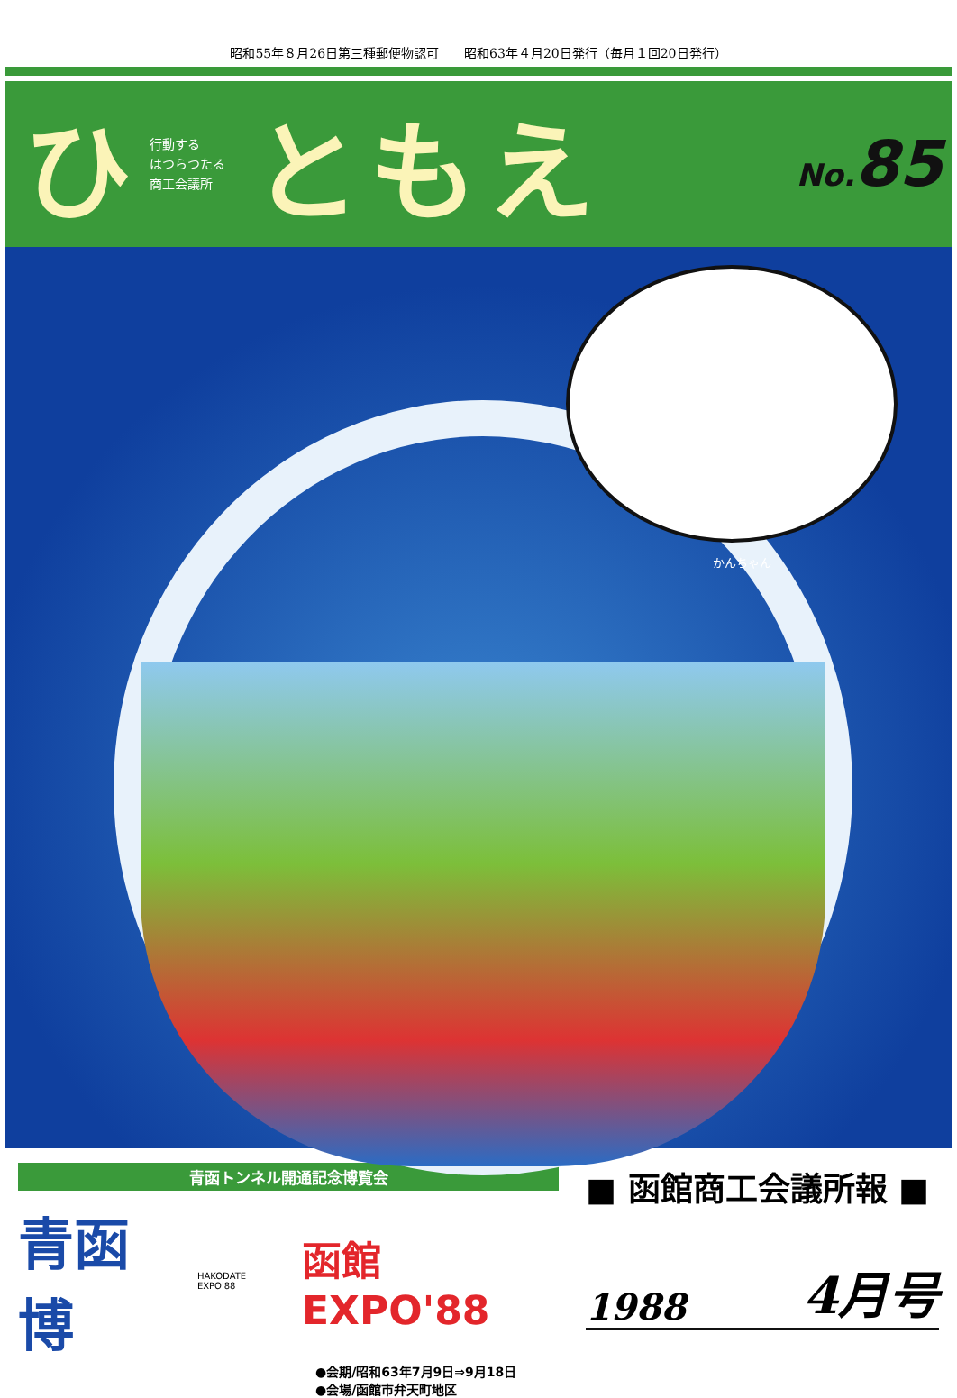昭和55年８月26日第三種郵便物認可　　昭和63年４月20日発行（毎月１回20日発行）
ひ
行動する
はつらつたる
商工会議所
ともえ
No. 85
かんちゃん
青函トンネル開通記念博覧会
青函博 HAKODATE EXPO'88 函館EXPO'88
●会期/昭和63年7月9日⇒9月18日
●会場/函館市弁天町地区
■ 函館商工会議所報 ■
1988 4月号